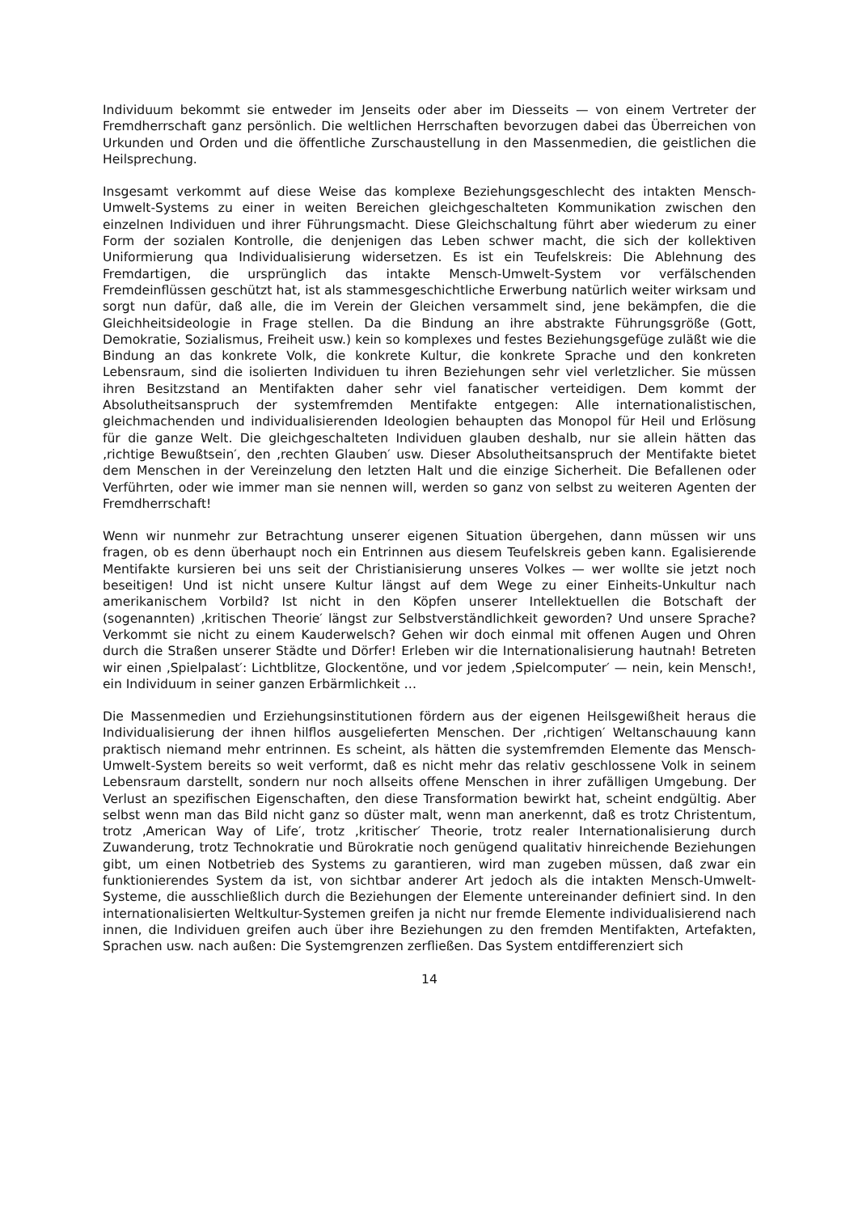Individuum bekommt sie entweder im Jenseits oder aber im Diesseits — von einem Vertreter der Fremdherrschaft ganz persönlich. Die weltlichen Herrschaften bevorzugen dabei das Überreichen von Urkunden und Orden und die öffentliche Zurschaustellung in den Massenmedien, die geistlichen die Heilsprechung.
Insgesamt verkommt auf diese Weise das komplexe Beziehungsgeschlecht des intakten Mensch-Umwelt-Systems zu einer in weiten Bereichen gleichgeschalteten Kommunikation zwischen den einzelnen Individuen und ihrer Führungsmacht. Diese Gleichschaltung führt aber wiederum zu einer Form der sozialen Kontrolle, die denjenigen das Leben schwer macht, die sich der kollektiven Uniformierung qua Individualisierung widersetzen. Es ist ein Teufelskreis: Die Ablehnung des Fremdartigen, die ursprünglich das intakte Mensch-Umwelt-System vor verfälschenden Fremdeinflüssen geschützt hat, ist als stammesgeschichtliche Erwerbung natürlich weiter wirksam und sorgt nun dafür, daß alle, die im Verein der Gleichen versammelt sind, jene bekämpfen, die die Gleichheitsideologie in Frage stellen. Da die Bindung an ihre abstrakte Führungsgröße (Gott, Demokratie, Sozialismus, Freiheit usw.) kein so komplexes und festes Beziehungsgefüge zuläßt wie die Bindung an das konkrete Volk, die konkrete Kultur, die konkrete Sprache und den konkreten Lebensraum, sind die isolierten Individuen tu ihren Beziehungen sehr viel verletzlicher. Sie müssen ihren Besitzstand an Mentifakten daher sehr viel fanatischer verteidigen. Dem kommt der Absolutheitsanspruch der systemfremden Mentifakte entgegen: Alle internationalistischen, gleichmachenden und individualisierenden Ideologien behaupten das Monopol für Heil und Erlösung für die ganze Welt. Die gleichgeschalteten Individuen glauben deshalb, nur sie allein hätten das ‚richtige Bewußtsein′, den ‚rechten Glauben′ usw. Dieser Absolutheitsanspruch der Mentifakte bietet dem Menschen in der Vereinzelung den letzten Halt und die einzige Sicherheit. Die Befallenen oder Verführten, oder wie immer man sie nennen will, werden so ganz von selbst zu weiteren Agenten der Fremdherrschaft!
Wenn wir nunmehr zur Betrachtung unserer eigenen Situation übergehen, dann müssen wir uns fragen, ob es denn überhaupt noch ein Entrinnen aus diesem Teufelskreis geben kann. Egalisierende Mentifakte kursieren bei uns seit der Christianisierung unseres Volkes — wer wollte sie jetzt noch beseitigen! Und ist nicht unsere Kultur längst auf dem Wege zu einer Einheits-Unkultur nach amerikanischem Vorbild? Ist nicht in den Köpfen unserer Intellektuellen die Botschaft der (sogenannten) ‚kritischen Theorie′ längst zur Selbstverständlichkeit geworden? Und unsere Sprache? Verkommt sie nicht zu einem Kauderwelsch? Gehen wir doch einmal mit offenen Augen und Ohren durch die Straßen unserer Städte und Dörfer! Erleben wir die Internationalisierung hautnah! Betreten wir einen ‚Spielpalast′: Lichtblitze, Glockentöne, und vor jedem ‚Spielcomputer′ — nein, kein Mensch!, ein Individuum in seiner ganzen Erbärmlichkeit …
Die Massenmedien und Erziehungsinstitutionen fördern aus der eigenen Heilsgewißheit heraus die Individualisierung der ihnen hilflos ausgelieferten Menschen. Der ‚richtigen′ Weltanschauung kann praktisch niemand mehr entrinnen. Es scheint, als hätten die systemfremden Elemente das Mensch-Umwelt-System bereits so weit verformt, daß es nicht mehr das relativ geschlossene Volk in seinem Lebensraum darstellt, sondern nur noch allseits offene Menschen in ihrer zufälligen Umgebung. Der Verlust an spezifischen Eigenschaften, den diese Transformation bewirkt hat, scheint endgültig. Aber selbst wenn man das Bild nicht ganz so düster malt, wenn man anerkennt, daß es trotz Christentum, trotz ‚American Way of Life′, trotz ‚kritischer′ Theorie, trotz realer Internationalisierung durch Zuwanderung, trotz Technokratie und Bürokratie noch genügend qualitativ hinreichende Beziehungen gibt, um einen Notbetrieb des Systems zu garantieren, wird man zugeben müssen, daß zwar ein funktionierendes System da ist, von sichtbar anderer Art jedoch als die intakten Mensch-Umwelt-Systeme, die ausschließlich durch die Beziehungen der Elemente untereinander definiert sind. In den internationalisierten Weltkultur-Systemen greifen ja nicht nur fremde Elemente individualisierend nach innen, die Individuen greifen auch über ihre Beziehungen zu den fremden Mentifakten, Artefakten, Sprachen usw. nach außen: Die Systemgrenzen zerfließen. Das System entdifferenziert sich
14